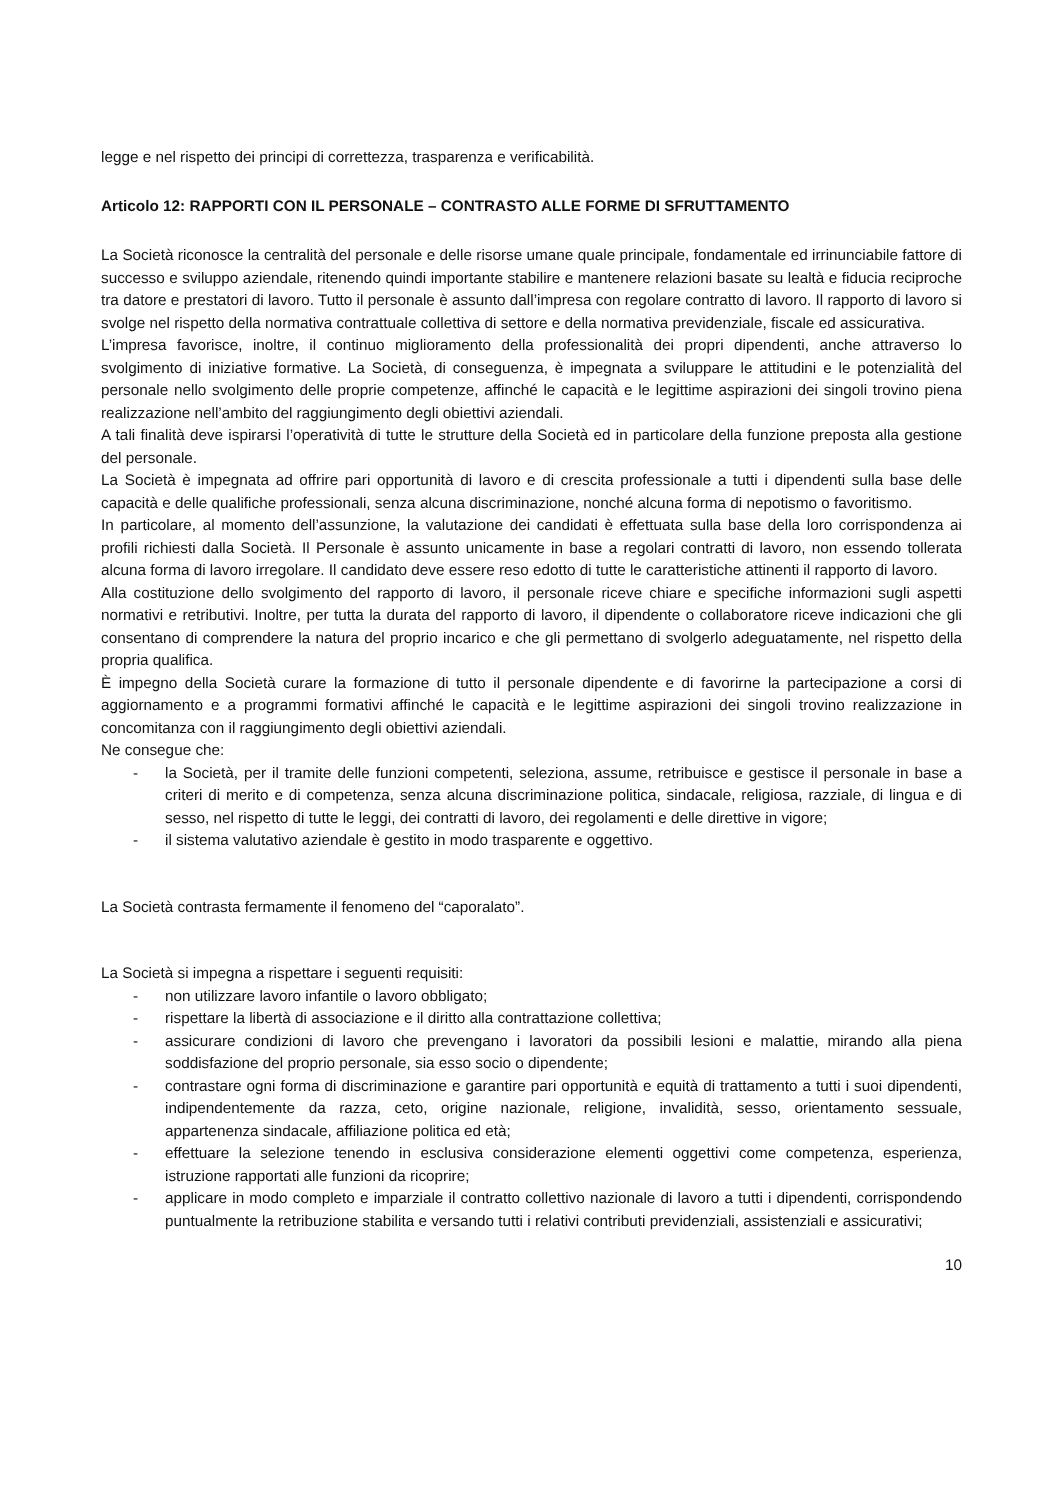legge e nel rispetto dei principi di correttezza, trasparenza e verificabilità.
Articolo 12: RAPPORTI CON IL PERSONALE – CONTRASTO ALLE FORME DI SFRUTTAMENTO
La Società riconosce la centralità del personale e delle risorse umane quale principale, fondamentale ed irrinunciabile fattore di successo e sviluppo aziendale, ritenendo quindi importante stabilire e mantenere relazioni basate su lealtà e fiducia reciproche tra datore e prestatori di lavoro. Tutto il personale è assunto dall’impresa con regolare contratto di lavoro. Il rapporto di lavoro si svolge nel rispetto della normativa contrattuale collettiva di settore e della normativa previdenziale, fiscale ed assicurativa.
L’impresa favorisce, inoltre, il continuo miglioramento della professionalità dei propri dipendenti, anche attraverso lo svolgimento di iniziative formative. La Società, di conseguenza, è impegnata a sviluppare le attitudini e le potenzialità del personale nello svolgimento delle proprie competenze, affinché le capacità e le legittime aspirazioni dei singoli trovino piena realizzazione nell’ambito del raggiungimento degli obiettivi aziendali.
A tali finalità deve ispirarsi l’operatività di tutte le strutture della Società ed in particolare della funzione preposta alla gestione del personale.
La Società è impegnata ad offrire pari opportunità di lavoro e di crescita professionale a tutti i dipendenti sulla base delle capacità e delle qualifiche professionali, senza alcuna discriminazione, nonché alcuna forma di nepotismo o favoritismo.
In particolare, al momento dell’assunzione, la valutazione dei candidati è effettuata sulla base della loro corrispondenza ai profili richiesti dalla Società. Il Personale è assunto unicamente in base a regolari contratti di lavoro, non essendo tollerata alcuna forma di lavoro irregolare. Il candidato deve essere reso edotto di tutte le caratteristiche attinenti il rapporto di lavoro.
Alla costituzione dello svolgimento del rapporto di lavoro, il personale riceve chiare e specifiche informazioni sugli aspetti normativi e retributivi. Inoltre, per tutta la durata del rapporto di lavoro, il dipendente o collaboratore riceve indicazioni che gli consentano di comprendere la natura del proprio incarico e che gli permettano di svolgerlo adeguatamente, nel rispetto della propria qualifica.
È impegno della Società curare la formazione di tutto il personale dipendente e di favorirne la partecipazione a corsi di aggiornamento e a programmi formativi affinché le capacità e le legittime aspirazioni dei singoli trovino realizzazione in concomitanza con il raggiungimento degli obiettivi aziendali.
Ne consegue che:
- la Società, per il tramite delle funzioni competenti, seleziona, assume, retribuisce e gestisce il personale in base a criteri di merito e di competenza, senza alcuna discriminazione politica, sindacale, religiosa, razziale, di lingua e di sesso, nel rispetto di tutte le leggi, dei contratti di lavoro, dei regolamenti e delle direttive in vigore;
- il sistema valutativo aziendale è gestito in modo trasparente e oggettivo.
La Società contrasta fermamente il fenomeno del “caporalato”.
La Società si impegna a rispettare i seguenti requisiti:
- non utilizzare lavoro infantile o lavoro obbligato;
- rispettare la libertà di associazione e il diritto alla contrattazione collettiva;
- assicurare condizioni di lavoro che prevengano i lavoratori da possibili lesioni e malattie, mirando alla piena soddisfazione del proprio personale, sia esso socio o dipendente;
- contrastare ogni forma di discriminazione e garantire pari opportunità e equità di trattamento a tutti i suoi dipendenti, indipendentemente da razza, ceto, origine nazionale, religione, invalidità, sesso, orientamento sessuale, appartenenza sindacale, affiliazione politica ed età;
- effettuare la selezione tenendo in esclusiva considerazione elementi oggettivi come competenza, esperienza, istruzione rapportati alle funzioni da ricoprire;
- applicare in modo completo e imparziale il contratto collettivo nazionale di lavoro a tutti i dipendenti, corrispondendo puntualmente la retribuzione stabilita e versando tutti i relativi contributi previdenziali, assistenziali e assicurativi;
10